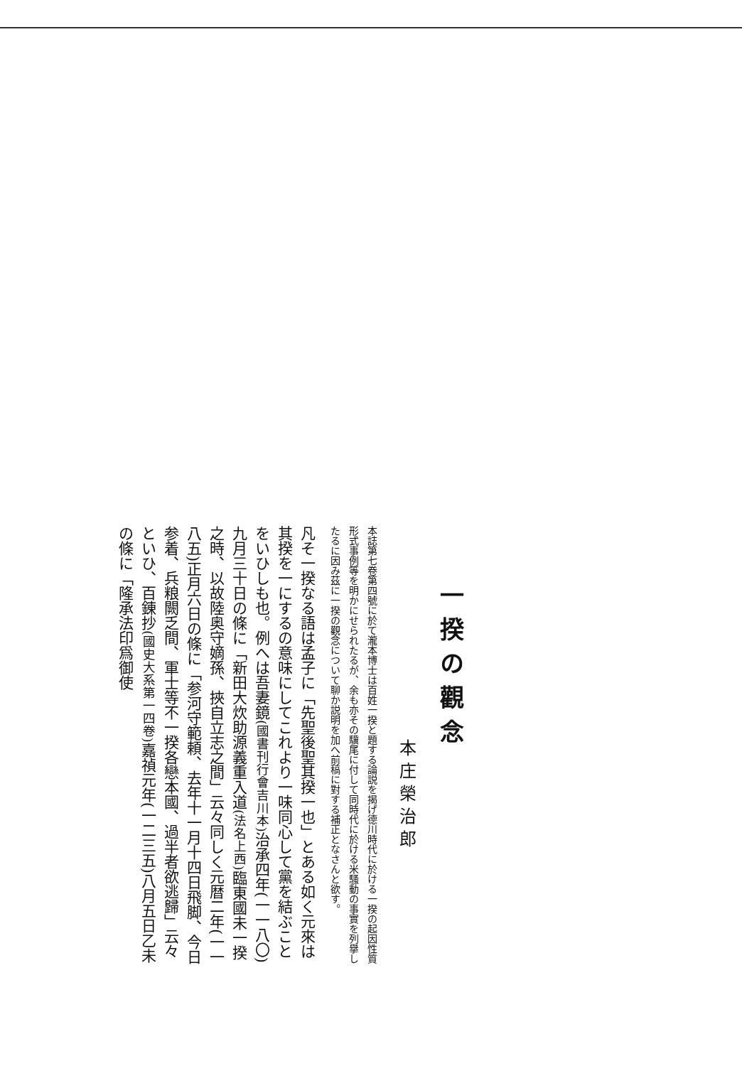一揆の觀念
本庄榮治郎
本誌第七卷第四號に於て瀧本博士は百姓一揆と題する論説を揭げ德川時代に於ける一揆の起因性質形式事例等を明かにせられたるが、余も亦その驥尾に付して同時代に於ける米騷動の事實を列擧したるに因み茲に一揆の觀念について聊か説明を加へ前稿に對する補正となさんと欲す。
凡そ一揆なる語は孟子に「先聖後聖其揆一也」とある如く元來は其揆を一にするの意味にしてこれより一味同心して黨を結ぶことをいひしも也。例へは吾妻鏡(國書刊行會吉川本) 治承四年(一一八〇)九月三十日の條に「新田大炊助源義重入道(法名上西) 臨東國未一揆之時、以故陸奥守嫡孫、挾自立志之間」云々同しく元暦二年(一一八五)正月六日の條に「参河守範頼、去年十一月十四日飛脚、今日参着、兵粮闕乏間、軍士等不一揆各戀本國、過半者欲逃歸」云々といひ、百錬抄(國史大系第一四卷) 嘉禎元年(一二三五)八月五日乙未の條に「隆承法印爲御使